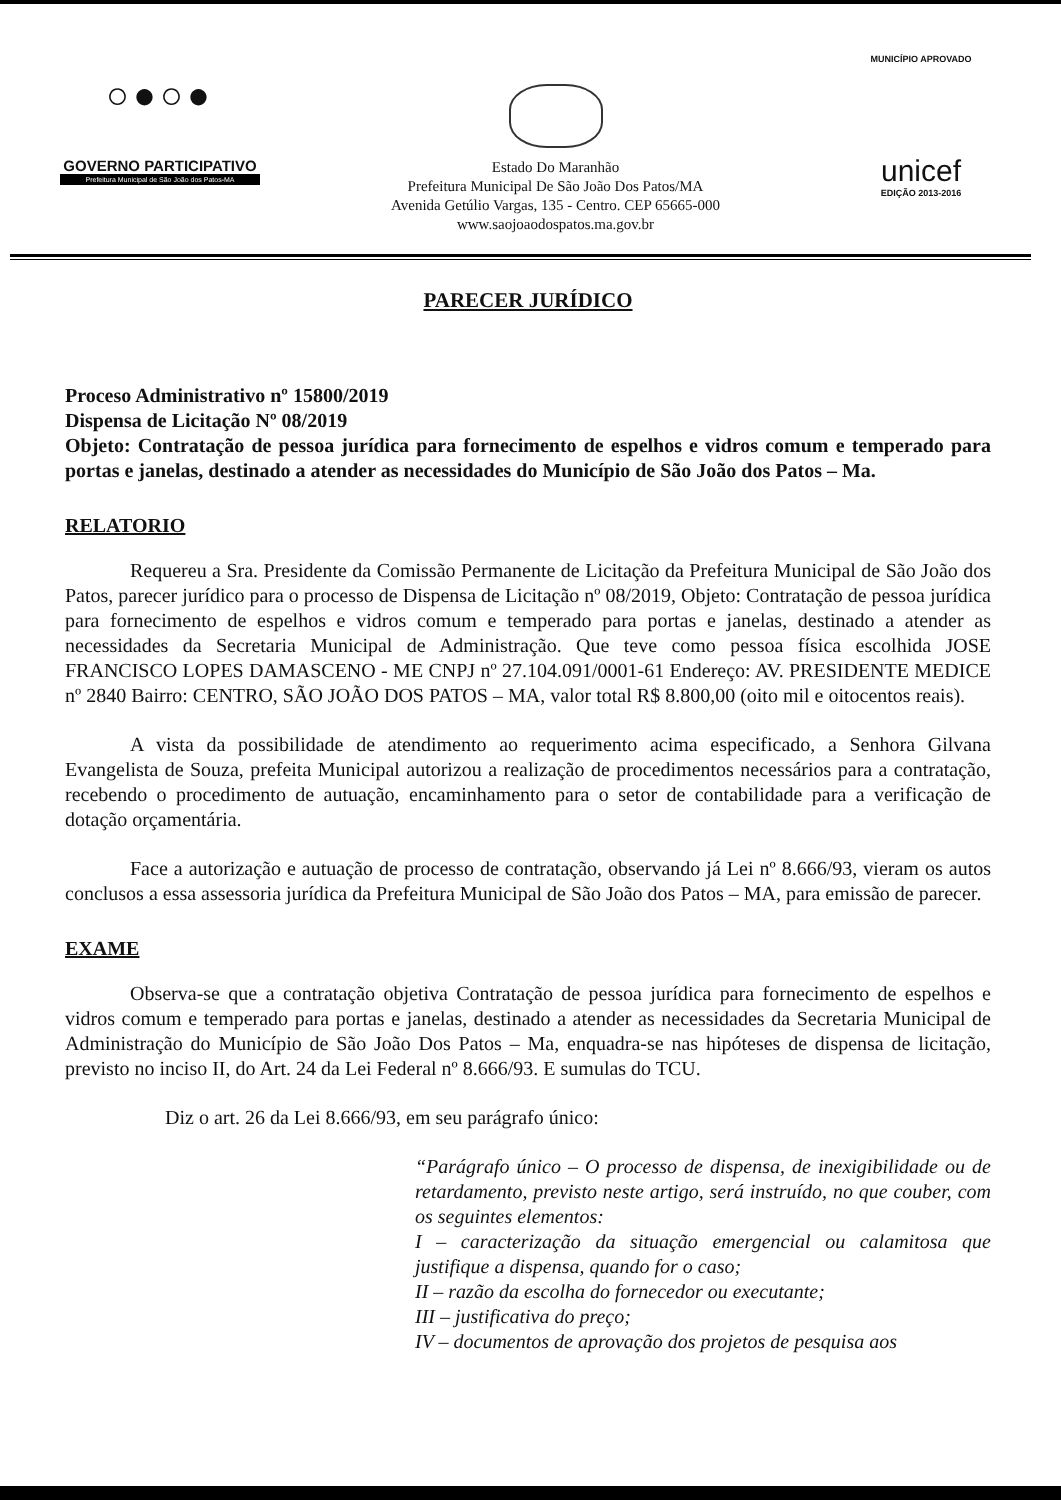○●○●
GOVERNO PARTICIPATIVO
Prefeitura Municipal de São João dos Patos-MA
Estado Do Maranhão
Prefeitura Municipal De São João Dos Patos/MA
Avenida Getúlio Vargas, 135 - Centro. CEP 65665-000
www.saojoaodospatos.ma.gov.br
MUNICÍPIO APROVADO
unicef
EDIÇÃO 2013-2016
PARECER JURÍDICO
Proceso Administrativo nº 15800/2019
Dispensa de Licitação Nº 08/2019
Objeto: Contratação de pessoa jurídica para fornecimento de espelhos e vidros comum e temperado para portas e janelas, destinado a atender as necessidades do Município de São João dos Patos – Ma.
RELATORIO
Requereu a Sra. Presidente da Comissão Permanente de Licitação da Prefeitura Municipal de São João dos Patos, parecer jurídico para o processo de Dispensa de Licitação nº 08/2019, Objeto: Contratação de pessoa jurídica para fornecimento de espelhos e vidros comum e temperado para portas e janelas, destinado a atender as necessidades da Secretaria Municipal de Administração. Que teve como pessoa física escolhida JOSE FRANCISCO LOPES DAMASCENO - ME CNPJ nº 27.104.091/0001-61 Endereço: AV. PRESIDENTE MEDICE nº 2840 Bairro: CENTRO, SÃO JOÃO DOS PATOS – MA, valor total R$ 8.800,00 (oito mil e oitocentos reais).
A vista da possibilidade de atendimento ao requerimento acima especificado, a Senhora Gilvana Evangelista de Souza, prefeita Municipal autorizou a realização de procedimentos necessários para a contratação, recebendo o procedimento de autuação, encaminhamento para o setor de contabilidade para a verificação de dotação orçamentária.
Face a autorização e autuação de processo de contratação, observando já Lei nº 8.666/93, vieram os autos conclusos a essa assessoria jurídica da Prefeitura Municipal de São João dos Patos – MA, para emissão de parecer.
EXAME
Observa-se que a contratação objetiva Contratação de pessoa jurídica para fornecimento de espelhos e vidros comum e temperado para portas e janelas, destinado a atender as necessidades da Secretaria Municipal de Administração do Município de São João Dos Patos – Ma, enquadra-se nas hipóteses de dispensa de licitação, previsto no inciso II, do Art. 24 da Lei Federal nº 8.666/93. E sumulas do TCU.
Diz o art. 26 da Lei 8.666/93, em seu parágrafo único:
“Parágrafo único – O processo de dispensa, de inexigibilidade ou de retardamento, previsto neste artigo, será instruído, no que couber, com os seguintes elementos:
I – caracterização da situação emergencial ou calamitosa que justifique a dispensa, quando for o caso;
II – razão da escolha do fornecedor ou executante;
III – justificativa do preço;
IV – documentos de aprovação dos projetos de pesquisa aos